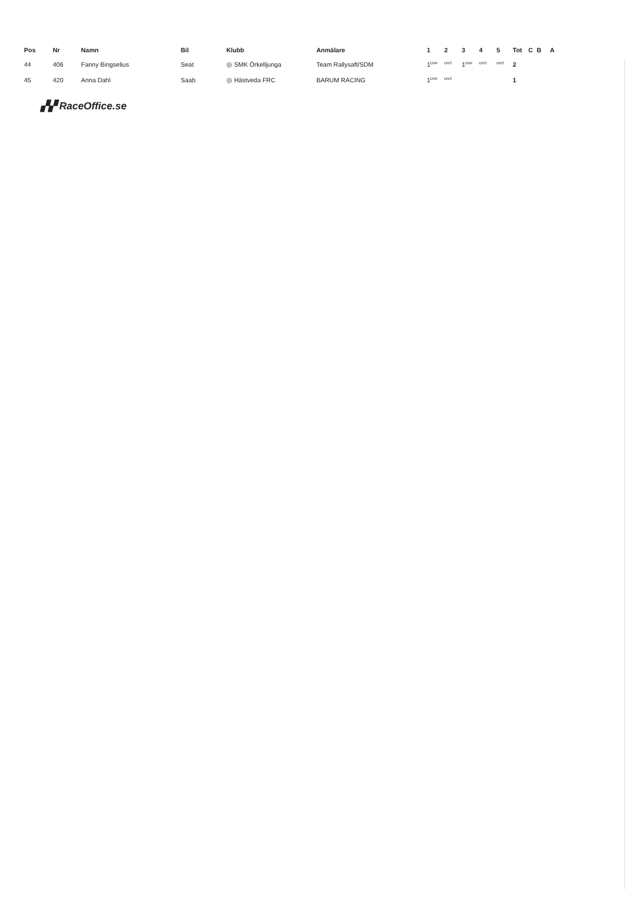| Pos | Nr | Namn | Bil | Klubb | Anmälare | 1 | 2 | 3 | 4 | 5 | Tot | C | B | A |
| --- | --- | --- | --- | --- | --- | --- | --- | --- | --- | --- | --- | --- | --- | --- |
| 44 | 406 | Fanny Bingselius | Seat | ◎ SMK Örkelljunga | Team Rallysaft/SDM | 1<sup>DNF</sup> | <sup>DNS</sup> | 1<sup>DNF</sup> | <sup>DNS</sup> | <sup>DNS</sup> | 2 | | | |
| 45 | 420 | Anna Dahl | Saab | ◎ Hästveda FRC | BARUM RACING | 1<sup>DNF</sup> | <sup>DNS</sup> | | | | 1 | | | |
▞▞ RaceOffice.se